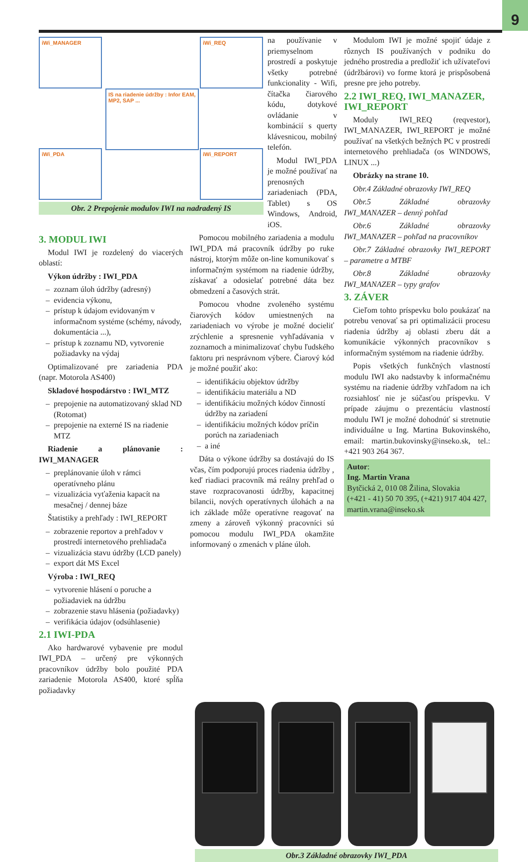9
iWi_MANAGER iWi_REQ
IS na riadenie údržby : Infor EAM, MP2, SAP ...
iWi_PDA iWi_REPORT
Obr. 2 Prepojenie modulov IWI na nadradený IS
na používanie v priemyselnom prostredí a poskytuje všetky potrebné funkcionality - Wifi, čítačka čiarového kódu, dotykové ovládanie v kombinácií s querty klávesnicou, mobilný telefón.
Modul IWI_PDA je možné používať na prenosných zariadeniach (PDA, Tablet) s OS Windows, Android, iOS.
3. MODUL IWI
Modul IWI je rozdelený do viacerých oblastí:
Výkon údržby : IWI_PDA
zoznam úloh údržby (adresný)
evidencia výkonu,
prístup k údajom evidovaným v informačnom systéme (schémy, návody, dokumentácia ...),
prístup k zoznamu ND, vytvorenie požiadavky na výdaj
Optimalizované pre zariadenia PDA (napr. Motorola AS400)
Skladové hospodárstvo : IWI_MTZ
prepojenie na automatizovaný sklad ND (Rotomat)
prepojenie na externé IS na riadenie MTZ
Riadenie a plánovanie : IWI_MANAGER
preplánovanie úloh v rámci operatívneho plánu
vizualizácia vyťaženia kapacít na mesačnej / dennej báze
Štatistiky a prehľady : IWI_REPORT
zobrazenie reportov a prehľadov v prostredí internetového prehliadača
vizualizácia stavu údržby (LCD panely)
export dát MS Excel
Výroba : IWI_REQ
vytvorenie hlásení o poruche a požiadaviek na údržbu
zobrazenie stavu hlásenia (požiadavky)
verifikácia údajov (odsúhlasenie)
2.1 IWI-PDA
Ako hardwarové vybavenie pre modul IWI_PDA – určený pre výkonných pracovníkov údržby bolo použité PDA zariadenie Motorola AS400, ktoré spĺňa požiadavky
Pomocou mobilného zariadenia a modulu IWI_PDA má pracovník údržby po ruke nástroj, ktorým môže on-line komunikovať s informačným systémom na riadenie údržby, získavať a odosielať potrebné dáta bez obmedzení a časových strát.
Pomocou vhodne zvoleného systému čiarových kódov umiestnených na zariadeniach vo výrobe je možné docieliť zrýchlenie a spresnenie vyhľadávania v zoznamoch a minimalizovať chybu ľudského faktoru pri nesprávnom výbere. Čiarový kód je možné použiť ako:
identifikáciu objektov údržby
identifikáciu materiálu a ND
identifikáciu možných kódov činností údržby na zariadení
identifikáciu možných kódov príčin porúch na zariadeniach
a iné
Dáta o výkone údržby sa dostávajú do IS včas, čím podporujú proces riadenia údržby , keď riadiaci pracovník má reálny prehľad o stave rozpracovanosti údržby, kapacitnej bilancii, nových operatívnych úlohách a na ich základe môže operatívne reagovať na zmeny a zároveň výkonný pracovníci sú pomocou modulu IWI_PDA okamžite informovaný o zmenách v pláne úloh.
Modulom IWI je možné spojiť údaje z rôznych IS používaných v podniku do jedného prostredia a predložiť ich užívateľovi (údržbárovi) vo forme ktorá je prispôsobená presne pre jeho potreby.
2.2 IWI_REQ, IWI_MANAZER, IWI_REPORT
Moduly IWI_REQ (reqvestor), IWI_MANAZER, IWI_REPORT je možné používať na všetkých bežných PC v prostredí internetového prehliadača (os WINDOWS, LINUX ...)
Obrázky na strane 10.
Obr.4 Základné obrazovky IWI_REQ
Obr.5 Základné obrazovky IWI_MANAZER – denný pohľad
Obr.6 Základné obrazovky IWI_MANAZER – pohľad na pracovníkov
Obr.7 Základné obrazovky IWI_REPORT – parametre a MTBF
Obr.8 Základné obrazovky IWI_MANAZER – typy grafov
3. ZÁVER
Cieľom tohto príspevku bolo poukázať na potrebu venovať sa pri optimalizácii procesu riadenia údržby aj oblasti zberu dát a komunikácie výkonných pracovníkov s informačným systémom na riadenie údržby.
Popis všetkých funkčných vlastností modulu IWI ako nadstavby k informačnému systému na riadenie údržby vzhľadom na ich rozsiahlosť nie je súčasťou príspevku. V prípade záujmu o prezentáciu vlastností modulu IWI je možné dohodnúť si stretnutie individuálne u Ing. Martina Bukovinského, email: martin.bukovinsky@inseko.sk, tel.: +421 903 264 367.
Autor:
Ing. Martin Vrana
Bytčická 2, 010 08 Žilina, Slovakia
(+421 - 41) 50 70 395, (+421) 917 404 427, martin.vrana@inseko.sk
Obr.3 Základné obrazovky IWI_PDA